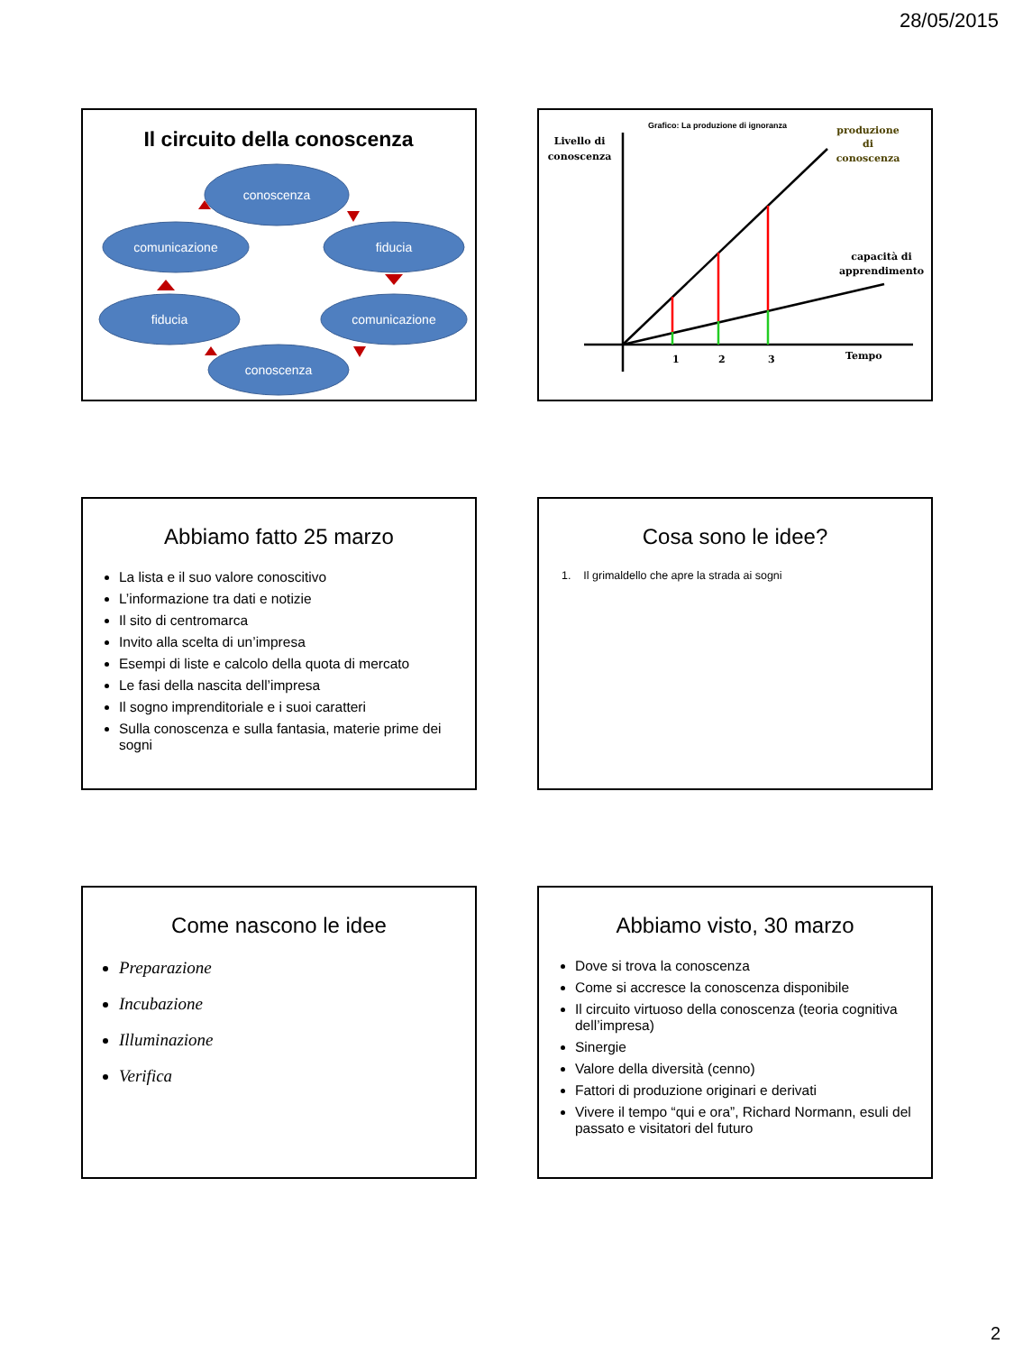28/05/2015
Il circuito della conoscenza
conoscenza
fiducia
comunicazione
conoscenza
fiducia
comunicazione
Grafico: La produzione di ignoranza
Livello di
conoscenza
produzione
di
conoscenza
capacità di
apprendimento
1
2
3
Tempo
Abbiamo fatto 25 marzo
La lista e il suo valore conoscitivo
L’informazione tra dati e notizie
Il sito di centromarca
Invito alla scelta di un’impresa
Esempi di liste e calcolo della quota di mercato
Le fasi della nascita dell’impresa
Il sogno imprenditoriale e i suoi caratteri
Sulla conoscenza e sulla fantasia, materie prime dei sogni
Cosa sono le idee?
1. Il grimaldello che apre la strada ai sogni
Come nascono le idee
Preparazione
Incubazione
Illuminazione
Verifica
Abbiamo visto, 30 marzo
Dove si trova la conoscenza
Come si accresce la conoscenza disponibile
Il circuito virtuoso della conoscenza (teoria cognitiva dell’impresa)
Sinergie
Valore della diversità (cenno)
Fattori di produzione originari e derivati
Vivere il tempo “qui e ora”, Richard Normann, esuli del passato e visitatori del futuro
2